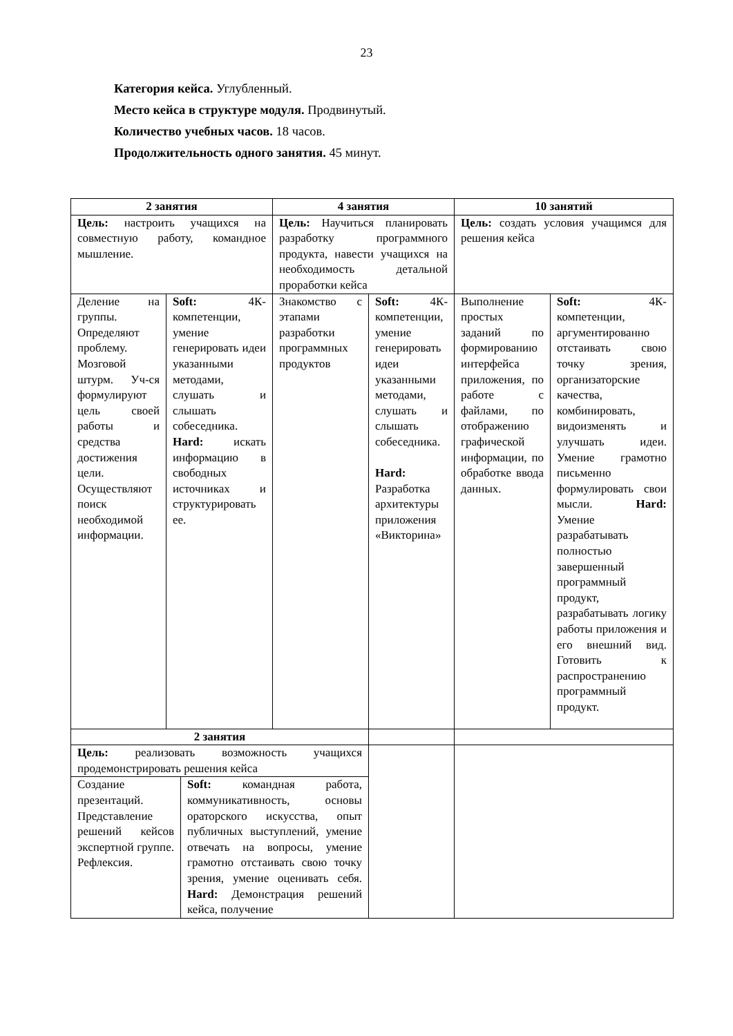23
Категория кейса. Углубленный.
Место кейса в структуре модуля. Продвинутый.
Количество учебных часов. 18 часов.
Продолжительность одного занятия. 45 минут.
| 2 занятия | | 4 занятия | | 10 занятий | |
| --- | --- | --- | --- | --- | --- |
| Цель: настроить учащихся на совместную работу, командное мышление. | | Цель: Научиться планировать разработку программного продукта, навести учащихся на необходимость детальной проработки кейса | | Цель: создать условия учащимся для решения кейса | |
| Деление на группы. Определяют проблему. Мозговой штурм. Уч-ся формулируют цель своей работы и средства достижения цели. Осуществляют поиск необходимой информации. | Soft: 4К-компетенции, умение генерировать идеи указанными методами, слушать и слышать собеседника. Hard: искать информацию в свободных источниках и структурировать ее. | Знакомство с этапами разработки программных продуктов | Soft: 4К-компетенции, умение генерировать идеи указанными методами, слушать и слышать собеседника. Hard: Разработка архитектуры приложения «Викторина» | Выполнение простых заданий по формированию интерфейса приложения, по работе с файлами, по отображению графической информации, по обработке ввода данных. | Soft: 4К-компетенции, аргументированно отстаивать свою точку зрения, организаторские качества, комбинировать, видоизменять и улучшать идеи. Умение грамотно письменно формулировать свои мысли. Hard: Умение разрабатывать полностью завершенный программный продукт, разрабатывать логику работы приложения и его внешний вид. Готовить к распространению программный продукт. |
| 2 занятия | | | | | |
| / Цель: реализовать возможность учащихся продемонстрировать решения кейса / / / Создание презентаций. Представление решений кейсов экспертной группе. Рефлексия. / Soft: командная работа, коммуникативность, основы ораторского искусства, опыт публичных выступлений, умение отвечать на вопросы, умение грамотно отстаивать свою точку зрения, умение оценивать себя. Hard: Демонстрация решений кейса, получение / | | | | | |